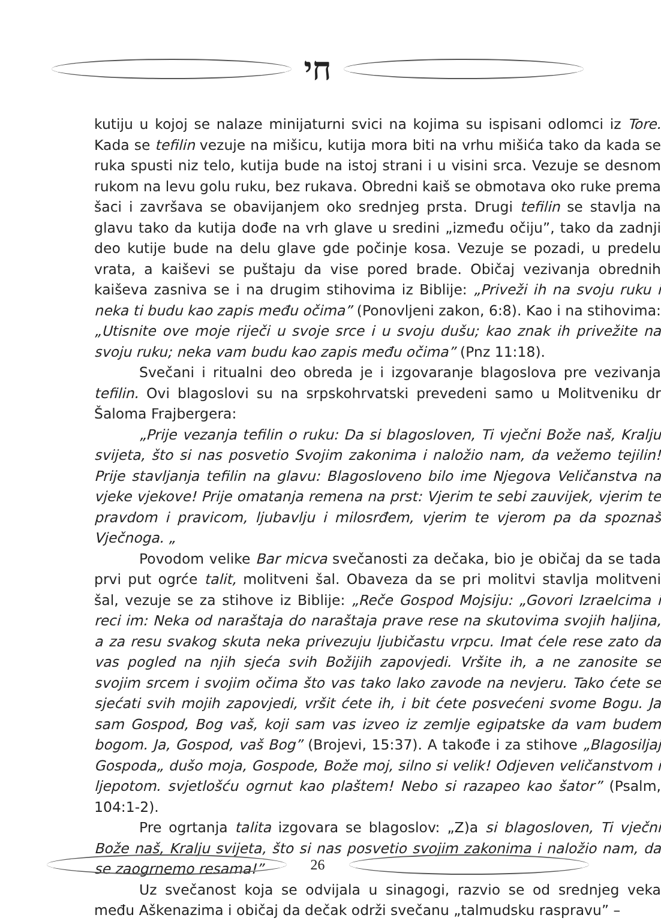חי
kutiju u kojoj se nalaze minijaturni svici na kojima su ispisani odlomci iz Tore. Kada se tefilin vezuje na mišicu, kutija mora biti na vrhu mišića tako da kada se ruka spusti niz telo, kutija bude na istoj strani i u visini srca. Vezuje se desnom rukom na levu golu ruku, bez rukava. Obredni kaiš se obmotava oko ruke prema šaci i završava se obavijanjem oko srednjeg prsta. Drugi tefilin se stavlja na glavu tako da kutija dođe na vrh glave u sredini „između očiju”, tako da zadnji deo kutije bude na delu glave gde počinje kosa. Vezuje se pozadi, u predelu vrata, a kaiševi se puštaju da vise pored brade. Običaj vezivanja obrednih kaiševa zasniva se i na drugim stihovima iz Biblije: „Priveži ih na svoju ruku i neka ti budu kao zapis među očima” (Ponovljeni zakon, 6:8). Kao i na stihovima: „Utisnite ove moje riječi u svoje srce i u svoju dušu; kao znak ih privežite na svoju ruku; neka vam budu kao zapis među očima” (Pnz 11:18).
Svečani i ritualni deo obreda je i izgovaranje blagoslova pre vezivanja tefilin. Ovi blagoslovi su na srpskohrvatski prevedeni samo u Molitveniku dr Šaloma Frajbergera:
„Prije vezanja tefilin o ruku: Da si blagosloven, Ti vječni Bože naš, Kralju svijeta, što si nas posvetio Svojim zakonima i naložio nam, da vežemo tejilin! Prije stavljanja tefilin na glavu: Blagosloveno bilo ime Njegova Veličanstva na vjeke vjekove! Prije omatanja remena na prst: Vjerim te sebi zauvijek, vjerim te pravdom i pravicom, ljubavlju i milosrđem, vjerim te vjerom pa da spoznaš Vječnoga. „
Povodom velike Bar micva svečanosti za dečaka, bio je običaj da se tada prvi put ogrće talit, molitveni šal. Obaveza da se pri molitvi stavlja molitveni šal, vezuje se za stihove iz Biblije: „Reče Gospod Mojsiju: „Govori Izraelcima i reci im: Neka od naraštaja do naraštaja prave rese na skutovima svojih haljina, a za resu svakog skuta neka privezuju ljubičastu vrpcu. Imat ćele rese zato da vas pogled na njih sjeća svih Božijih zapovjedi. Vršite ih, a ne zanosite se svojim srcem i svojim očima što vas tako lako zavode na nevjeru. Tako ćete se sjećati svih mojih zapovjedi, vršit ćete ih, i bit ćete posvećeni svome Bogu. Ja sam Gospod, Bog vaš, koji sam vas izveo iz zemlje egipatske da vam budem bogom. Ja, Gospod, vaš Bog” (Brojevi, 15:37). A takođe i za stihove „Blagosiljaj Gospoda„ dušo moja, Gospode, Bože moj, silno si velik! Odjeven veličanstvom i ljepotom. svjetlošću ogrnut kao plaštem! Nebo si razapeo kao šator” (Psalm, 104:1-2).
Pre ogrtanja talita izgovara se blagoslov: „Z)a si blagosloven, Ti vječni Bože naš, Kralju svijeta, što si nas posvetio svojim zakonima i naložio nam, da se zaogrnemo resama!”
Uz svečanost koja se odvijala u sinagogi, razvio se od srednjeg veka među Aškenazima i običaj da dečak održi svečanu „talmudsku raspravu” –
26